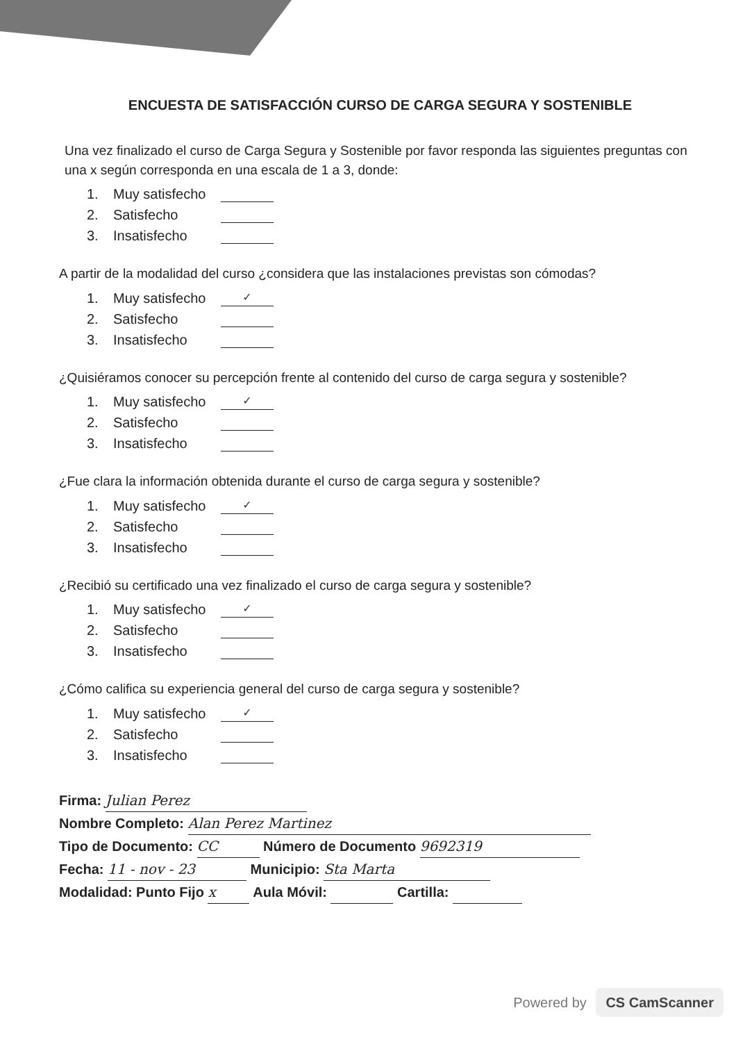ENCUESTA DE SATISFACCIÓN CURSO DE CARGA SEGURA Y SOSTENIBLE
Una vez finalizado el curso de Carga Segura y Sostenible por favor responda las siguientes preguntas con una x según corresponda en una escala de 1 a 3, donde:
1. Muy satisfecho
2. Satisfecho
3. Insatisfecho
A partir de la modalidad del curso ¿considera que las instalaciones previstas son cómodas?
1. Muy satisfecho ✓
2. Satisfecho
3. Insatisfecho
¿Quisiéramos conocer su percepción frente al contenido del curso de carga segura y sostenible?
1. Muy satisfecho ✓
2. Satisfecho
3. Insatisfecho
¿Fue clara la información obtenida durante el curso de carga segura y sostenible?
1. Muy satisfecho ✓
2. Satisfecho
3. Insatisfecho
¿Recibió su certificado una vez finalizado el curso de carga segura y sostenible?
1. Muy satisfecho ✓
2. Satisfecho
3. Insatisfecho
¿Cómo califica su experiencia general del curso de carga segura y sostenible?
1. Muy satisfecho ✓
2. Satisfecho
3. Insatisfecho
Firma: Julian Perez
Nombre Completo: Alan Perez Martinez
Tipo de Documento: CC Número de Documento 9692319
Fecha: 11 - nov - 23 Municipio: Sta Marta
Modalidad: Punto Fijo x Aula Móvil: Cartilla:
Powered by CS CamScanner